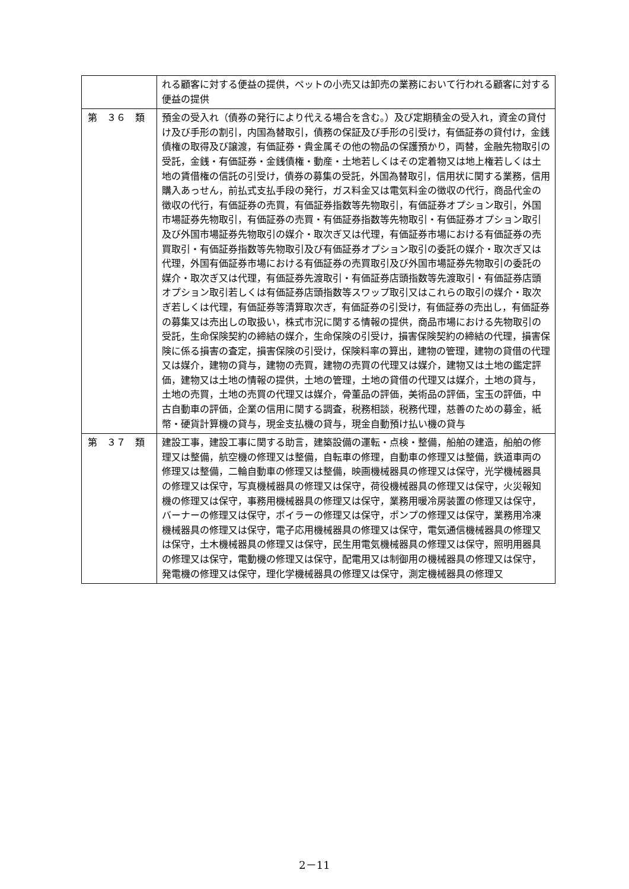| | れる顧客に対する便益の提供，ペットの小売又は卸売の業務において行われる顧客に対する便益の提供 |
| 第 ３６ 類 | 預金の受入れ（債券の発行により代える場合を含む。）及び定期積金の受入れ，資金の貸付け及び手形の割引，内国為替取引，債務の保証及び手形の引受け，有価証券の貸付け，金銭債権の取得及び譲渡，有価証券・貴金属その他の物品の保護預かり，両替，金融先物取引の受託，金銭・有価証券・金銭債権・動産・土地若しくはその定着物又は地上権若しくは土地の賃借権の信託の引受け，債券の募集の受託，外国為替取引，信用状に関する業務，信用購入あっせん，前払式支払手段の発行，ガス料金又は電気料金の徴収の代行，商品代金の徴収の代行，有価証券の売買，有価証券指数等先物取引，有価証券オプション取引，外国市場証券先物取引，有価証券の売買・有価証券指数等先物取引・有価証券オプション取引及び外国市場証券先物取引の媒介・取次ぎ又は代理，有価証券市場における有価証券の売買取引・有価証券指数等先物取引及び有価証券オプション取引の委託の媒介・取次ぎ又は代理，外国有価証券市場における有価証券の売買取引及び外国市場証券先物取引の委託の媒介・取次ぎ又は代理，有価証券先渡取引・有価証券店頭指数等先渡取引・有価証券店頭オプション取引若しくは有価証券店頭指数等スワップ取引又はこれらの取引の媒介・取次ぎ若しくは代理，有価証券等清算取次ぎ，有価証券の引受け，有価証券の売出し，有価証券の募集又は売出しの取扱い，株式市況に関する情報の提供，商品市場における先物取引の受託，生命保険契約の締結の媒介，生命保険の引受け，損害保険契約の締結の代理，損害保険に係る損害の査定，損害保険の引受け，保険料率の算出，建物の管理，建物の貸借の代理又は媒介，建物の貸与，建物の売買，建物の売買の代理又は媒介，建物又は土地の鑑定評価，建物又は土地の情報の提供，土地の管理，土地の貸借の代理又は媒介，土地の貸与，土地の売買，土地の売買の代理又は媒介，骨董品の評価，美術品の評価，宝玉の評価，中古自動車の評価，企業の信用に関する調査，税務相談，税務代理，慈善のための募金，紙幣・硬貨計算機の貸与，現金支払機の貸与，現金自動預け払い機の貸与 |
| 第 ３７ 類 | 建設工事，建設工事に関する助言，建築設備の運転・点検・整備，船舶の建造，船舶の修理又は整備，航空機の修理又は整備，自転車の修理，自動車の修理又は整備，鉄道車両の修理又は整備，二輪自動車の修理又は整備，映画機械器具の修理又は保守，光学機械器具の修理又は保守，写真機械器具の修理又は保守，荷役機械器具の修理又は保守，火災報知機の修理又は保守，事務用機械器具の修理又は保守，業務用暖冷房装置の修理又は保守，バーナーの修理又は保守，ボイラーの修理又は保守，ポンプの修理又は保守，業務用冷凍機械器具の修理又は保守，電子応用機械器具の修理又は保守，電気通信機械器具の修理又は保守，土木機械器具の修理又は保守，民生用電気機械器具の修理又は保守，照明用器具の修理又は保守，電動機の修理又は保守，配電用又は制御用の機械器具の修理又は保守，発電機の修理又は保守，理化学機械器具の修理又は保守，測定機械器具の修理又 |
2－11